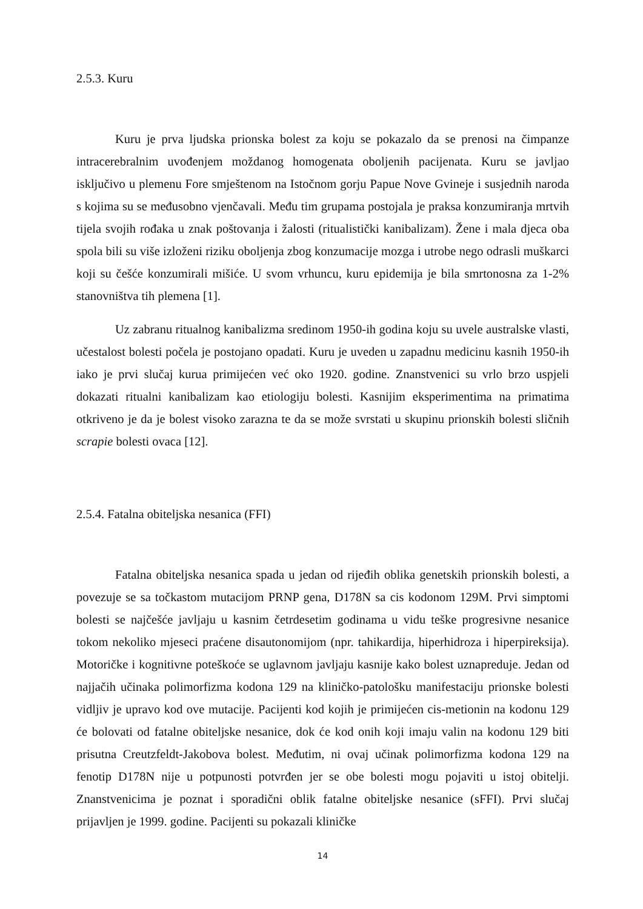2.5.3. Kuru
Kuru je prva ljudska prionska bolest za koju se pokazalo da se prenosi na čimpanze intracerebralnim uvođenjem moždanog homogenata oboljenih pacijenata. Kuru se javljao isključivo u plemenu Fore smještenom na Istočnom gorju Papue Nove Gvineje i susjednih naroda s kojima su se međusobno vjenčavali. Među tim grupama postojala je praksa konzumiranja mrtvih tijela svojih rođaka u znak poštovanja i žalosti (ritualistički kanibalizam). Žene i mala djeca oba spola bili su više izloženi riziku oboljenja zbog konzumacije mozga i utrobe nego odrasli muškarci koji su češće konzumirali mišiće. U svom vrhuncu, kuru epidemija je bila smrtonosna za 1-2% stanovništva tih plemena [1].
Uz zabranu ritualnog kanibalizma sredinom 1950-ih godina koju su uvele australske vlasti, učestalost bolesti počela je postojano opadati. Kuru je uveden u zapadnu medicinu kasnih 1950-ih iako je prvi slučaj kurua primijećen već oko 1920. godine. Znanstvenici su vrlo brzo uspjeli dokazati ritualni kanibalizam kao etiologiju bolesti. Kasnijim eksperimentima na primatima otkriveno je da je bolest visoko zarazna te da se može svrstati u skupinu prionskih bolesti sličnih scrapie bolesti ovaca [12].
2.5.4. Fatalna obiteljska nesanica (FFI)
Fatalna obiteljska nesanica spada u jedan od rijeđih oblika genetskih prionskih bolesti, a povezuje se sa točkastom mutacijom PRNP gena, D178N sa cis kodonom 129M. Prvi simptomi bolesti se najčešće javljaju u kasnim četrdesetim godinama u vidu teške progresivne nesanice tokom nekoliko mjeseci praćene disautonomijom (npr. tahikardija, hiperhidroza i hiperpireksija). Motoričke i kognitivne poteškoće se uglavnom javljaju kasnije kako bolest uznapreduje. Jedan od najjačih učinaka polimorfizma kodona 129 na kliničko-patološku manifestaciju prionske bolesti vidljiv je upravo kod ove mutacije. Pacijenti kod kojih je primijećen cis-metionin na kodonu 129 će bolovati od fatalne obiteljske nesanice, dok će kod onih koji imaju valin na kodonu 129 biti prisutna Creutzfeldt-Jakobova bolest. Međutim, ni ovaj učinak polimorfizma kodona 129 na fenotip D178N nije u potpunosti potvrđen jer se obe bolesti mogu pojaviti u istoj obitelji. Znanstvenicima je poznat i sporadični oblik fatalne obiteljske nesanice (sFFI). Prvi slučaj prijavljen je 1999. godine. Pacijenti su pokazali kliničke
14